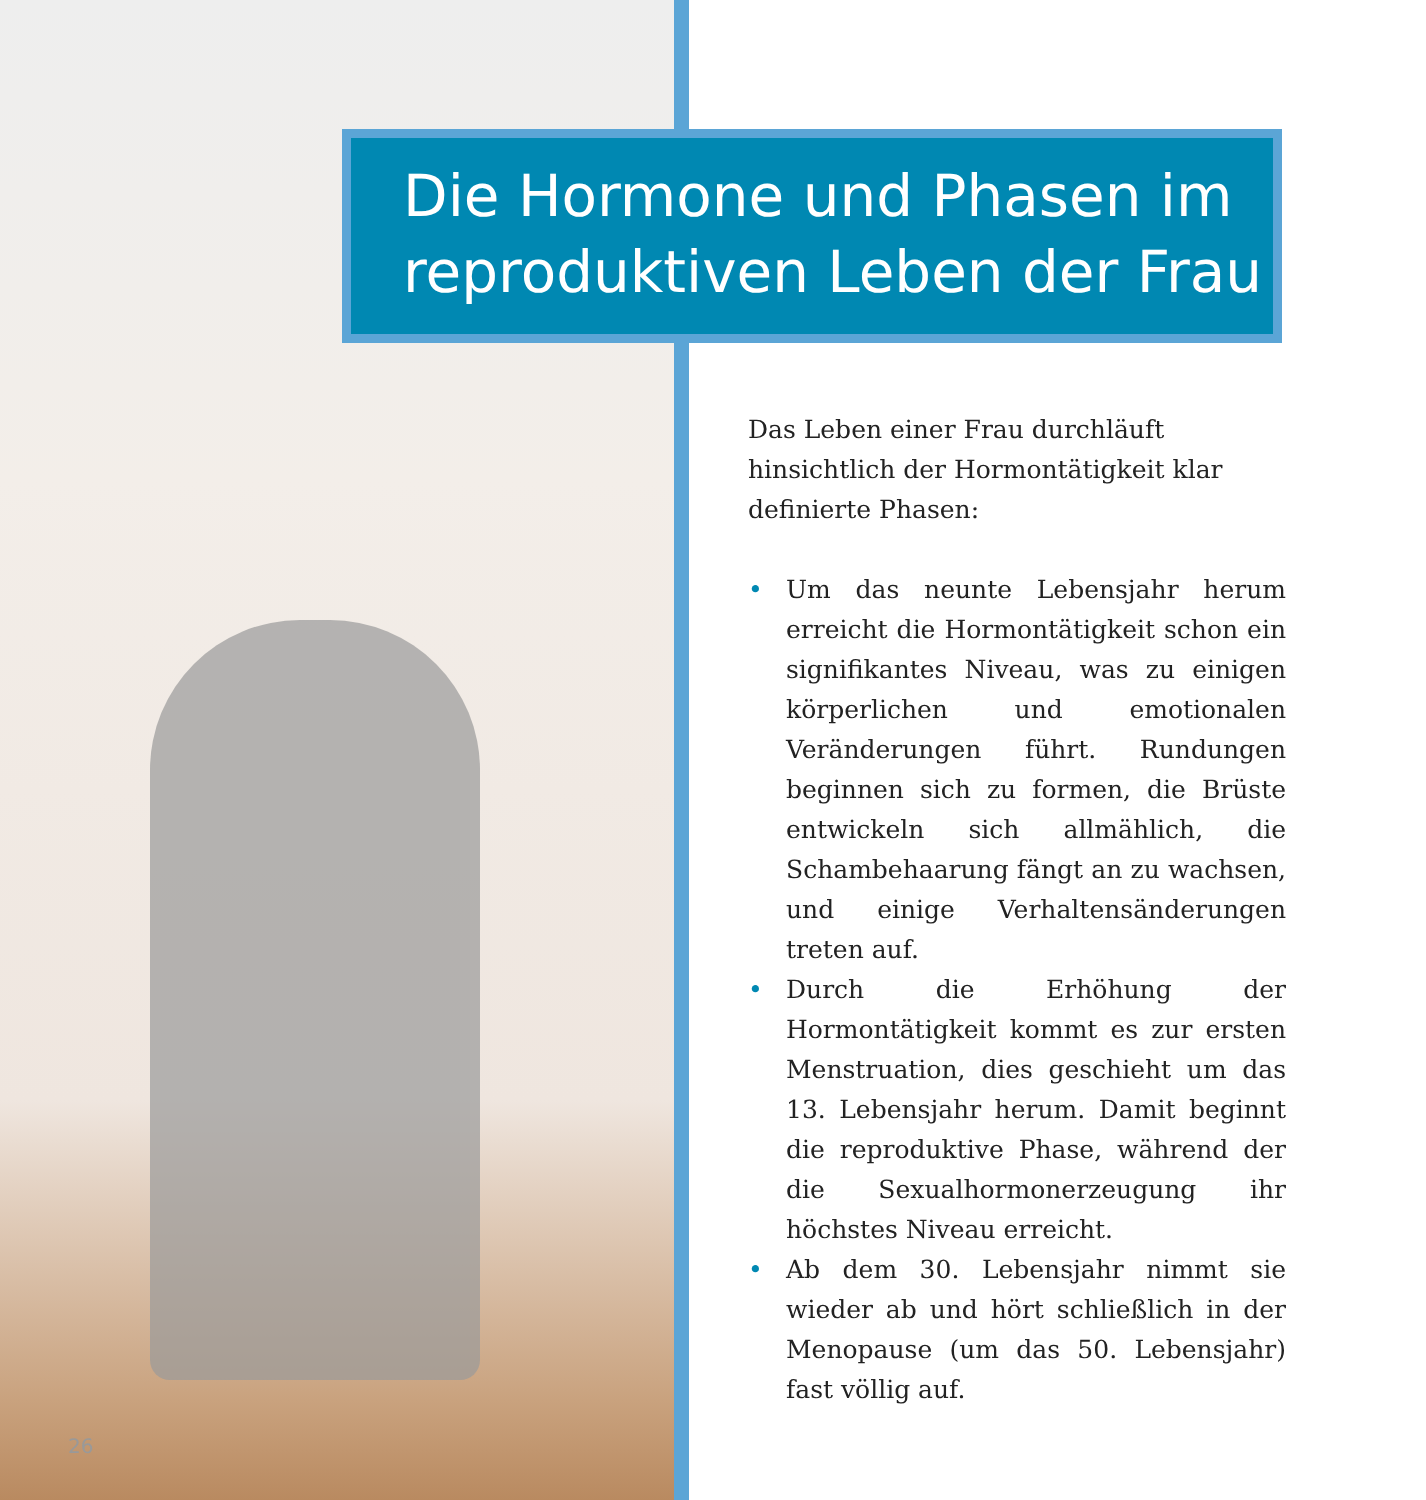Die Hormone und Phasen im reproduktiven Leben der Frau
Das Leben einer Frau durchläuft hinsichtlich der Hormontätigkeit klar definierte Phasen:
• Um das neunte Lebensjahr herum erreicht die Hormontätigkeit schon ein signifikantes Niveau, was zu einigen körperlichen und emotionalen Veränderungen führt. Rundungen beginnen sich zu formen, die Brüste entwickeln sich allmählich, die Schambehaarung fängt an zu wachsen, und einige Verhaltensänderungen treten auf.
• Durch die Erhöhung der Hormontätigkeit kommt es zur ersten Menstruation, dies geschieht um das 13. Lebensjahr herum. Damit beginnt die reproduktive Phase, während der die Sexualhormonerzeugung ihr höchstes Niveau erreicht.
• Ab dem 30. Lebensjahr nimmt sie wieder ab und hört schließlich in der Menopause (um das 50. Lebensjahr) fast völlig auf.
26